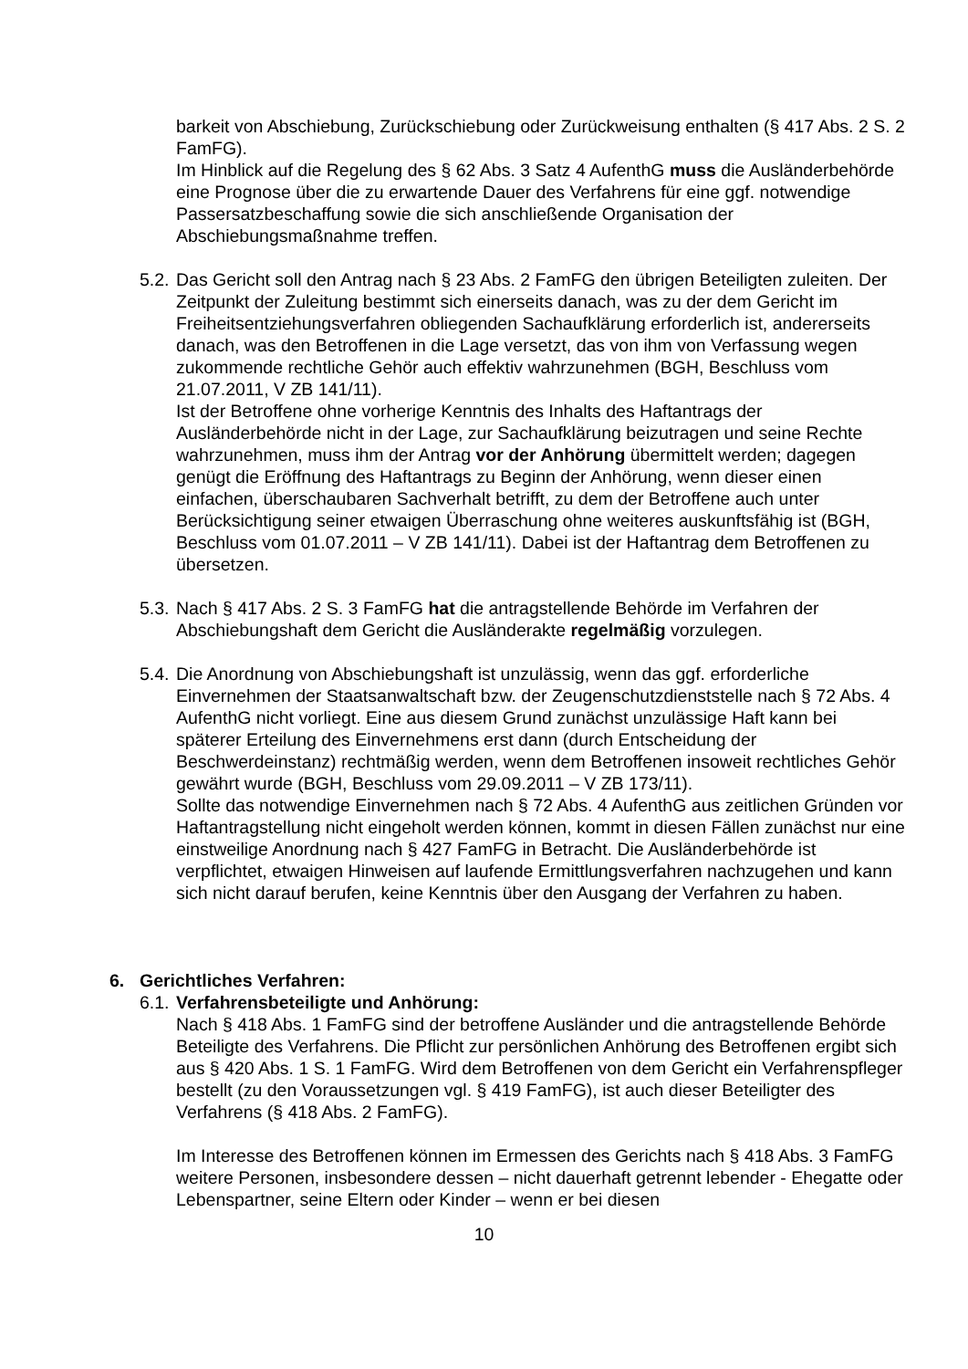barkeit von Abschiebung, Zurückschiebung oder Zurückweisung enthalten (§ 417 Abs. 2 S. 2 FamFG).
Im Hinblick auf die Regelung des § 62 Abs. 3 Satz 4 AufenthG muss die Ausländerbehörde eine Prognose über die zu erwartende Dauer des Verfahrens für eine ggf. notwendige Passersatzbeschaffung sowie die sich anschließende Organisation der Abschiebungsmaßnahme treffen.
5.2.
Das Gericht soll den Antrag nach § 23 Abs. 2 FamFG den übrigen Beteiligten zuleiten. Der Zeitpunkt der Zuleitung bestimmt sich einerseits danach, was zu der dem Gericht im Freiheitsentziehungsverfahren obliegenden Sachaufklärung erforderlich ist, andererseits danach, was den Betroffenen in die Lage versetzt, das von ihm von Verfassung wegen zukommende rechtliche Gehör auch effektiv wahrzunehmen (BGH, Beschluss vom 21.07.2011, V ZB 141/11).
Ist der Betroffene ohne vorherige Kenntnis des Inhalts des Haftantrags der Ausländerbehörde nicht in der Lage, zur Sachaufklärung beizutragen und seine Rechte wahrzunehmen, muss ihm der Antrag vor der Anhörung übermittelt werden; dagegen genügt die Eröffnung des Haftantrags zu Beginn der Anhörung, wenn dieser einen einfachen, überschaubaren Sachverhalt betrifft, zu dem der Betroffene auch unter Berücksichtigung seiner etwaigen Überraschung ohne weiteres auskunftsfähig ist (BGH, Beschluss vom 01.07.2011 – V ZB 141/11). Dabei ist der Haftantrag dem Betroffenen zu übersetzen.
5.3.
Nach § 417 Abs. 2 S. 3 FamFG hat die antragstellende Behörde im Verfahren der Abschiebungshaft dem Gericht die Ausländerakte regelmäßig vorzulegen.
5.4.
Die Anordnung von Abschiebungshaft ist unzulässig, wenn das ggf. erforderliche Einvernehmen der Staatsanwaltschaft bzw. der Zeugenschutzdienststelle nach § 72 Abs. 4 AufenthG nicht vorliegt. Eine aus diesem Grund zunächst unzulässige Haft kann bei späterer Erteilung des Einvernehmens erst dann (durch Entscheidung der Beschwerdeinstanz) rechtmäßig werden, wenn dem Betroffenen insoweit rechtliches Gehör gewährt wurde (BGH, Beschluss vom 29.09.2011 – V ZB 173/11).
Sollte das notwendige Einvernehmen nach § 72 Abs. 4 AufenthG aus zeitlichen Gründen vor Haftantragstellung nicht eingeholt werden können, kommt in diesen Fällen zunächst nur eine einstweilige Anordnung nach § 427 FamFG in Betracht. Die Ausländerbehörde ist verpflichtet, etwaigen Hinweisen auf laufende Ermittlungsverfahren nachzugehen und kann sich nicht darauf berufen, keine Kenntnis über den Ausgang der Verfahren zu haben.
6. Gerichtliches Verfahren:
6.1.
Verfahrensbeteiligte und Anhörung:
Nach § 418 Abs. 1 FamFG sind der betroffene Ausländer und die antragstellende Behörde Beteiligte des Verfahrens. Die Pflicht zur persönlichen Anhörung des Betroffenen ergibt sich aus § 420 Abs. 1 S. 1 FamFG. Wird dem Betroffenen von dem Gericht ein Verfahrenspfleger bestellt (zu den Voraussetzungen vgl. § 419 FamFG), ist auch dieser Beteiligter des Verfahrens (§ 418 Abs. 2 FamFG).
Im Interesse des Betroffenen können im Ermessen des Gerichts nach § 418 Abs. 3 FamFG weitere Personen, insbesondere dessen – nicht dauerhaft getrennt lebender - Ehegatte oder Lebenspartner, seine Eltern oder Kinder – wenn er bei diesen
10